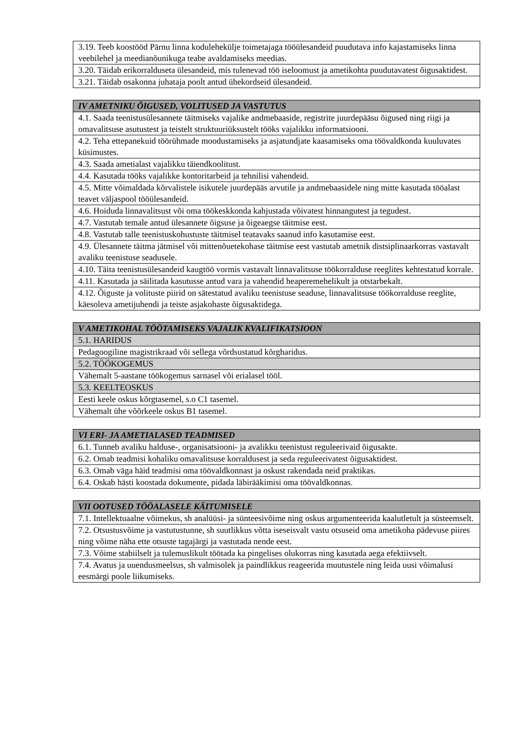| 3.19. Teeb koostööd Pärnu linna kodulehekülje toimetajaga tööülesandeid puudutava info kajastamiseks linna veebilehel ja meedianõunikuga teabe avaldamiseks meedias. |
| 3.20. Täidab erikorralduseta ülesandeid, mis tulenevad töö iseloomust ja ametikohta puudutavatest õigusaktidest. |
| 3.21. Täidab osakonna juhataja poolt antud ühekordseid ülesandeid. |
| IV AMETNIKU ÕIGUSED, VOLITUSED JA VASTUTUS |
| --- |
| 4.1. Saada teenistusülesannete täitmiseks vajalike andmebaaside, registrite juurdepääsu õigused ning riigi ja omavalitsuse asutustest ja teistelt struktuuriüksustelt tööks vajalikku informatsiooni. |
| 4.2. Teha ettepanekuid töörühmade moodustamiseks ja asjatundjate kaasamiseks oma töövaldkonda kuuluvates küsimustes. |
| 4.3. Saada ametialast vajalikku täiendkoolitust. |
| 4.4. Kasutada tööks vajalikke kontoritarbeid ja tehnilisi vahendeid. |
| 4.5. Mitte võimaldada kõrvalistele isikutele juurdepääs arvutile ja andmebaasidele ning mitte kasutada tööalast teavet väljaspool tööülesandeid. |
| 4.6. Hoiduda linnavalitsust või oma töökeskkonda kahjustada võivatest hinnangutest ja tegudest. |
| 4.7. Vastutab temale antud ülesannete õigsuse ja õigeaegse täitmise eest. |
| 4.8. Vastutab talle teenistuskohustuste täitmisel teatavaks saanud info kasutamise eest. |
| 4.9. Ülesannete täitma jätmisel või mittenõuetekohase täitmise eest vastutab ametnik distsiplinaarkorras vastavalt avaliku teenistuse seadusele. |
| 4.10. Täita teenistusülesandeid kaugtöö vormis vastavalt linnavalitsuse töökorralduse reeglites kehtestatud korrale. |
| 4.11. Kasutada ja säilitada kasutusse antud vara ja vahendid heaperemehelikult ja otstarbekalt. |
| 4.12. Õiguste ja volituste piirid on sätestatud avaliku teenistuse seaduse, linnavalitsuse töökorralduse reeglite, käesoleva ametijuhendi ja teiste asjakohaste õigusaktidega. |
| V AMETIKOHAL TÖÖTAMISEKS VAJALIK KVALIFIKATSIOON |
| --- |
| 5.1. HARIDUS |
| Pedagoogiline magistrikraad või sellega võrdsustatud kõrgharidus. |
| 5.2. TÖÖKOGEMUS |
| Vähemalt 5-aastane töökogemus sarnasel või erialasel tööl. |
| 5.3. KEELTEOSKUS |
| Eesti keele oskus kõrgtasemel, s.o C1 tasemel. |
| Vähemalt ühe võõrkeele oskus B1 tasemel. |
| VI ERI- JA AMETIALASED TEADMISED |
| --- |
| 6.1. Tunneb avaliku halduse-, organisatsiooni- ja avalikku teenistust reguleerivaid õigusakte. |
| 6.2. Omab teadmisi kohaliku omavalitsuse korraldusest ja seda reguleerivatest õigusaktidest. |
| 6.3. Omab väga häid teadmisi oma töövaldkonnast ja oskust rakendada neid praktikas. |
| 6.4. Oskab hästi koostada dokumente, pidada läbirääkimisi oma töövaldkonnas. |
| VII OOTUSED TÖÖALASELE KÄITUMISELE |
| --- |
| 7.1. Intellektuaalne võimekus, sh analüüsi- ja sünteesivõime ning oskus argumenteerida kaalutletult ja süsteemselt. |
| 7.2. Otsustusvõime ja vastutustunne, sh suutlikkus võtta iseseisvalt vastu otsuseid oma ametikoha pädevuse piires ning võime näha ette otsuste tagajärgi ja vastutada nende eest. |
| 7.3. Võime stabiilselt ja tulemuslikult töötada ka pingelises olukorras ning kasutada aega efektiivselt. |
| 7.4. Avatus ja uuendusmeelsus, sh valmisolek ja paindlikkus reageerida muutustele ning leida uusi võimalusi eesmärgi poole liikumiseks. |